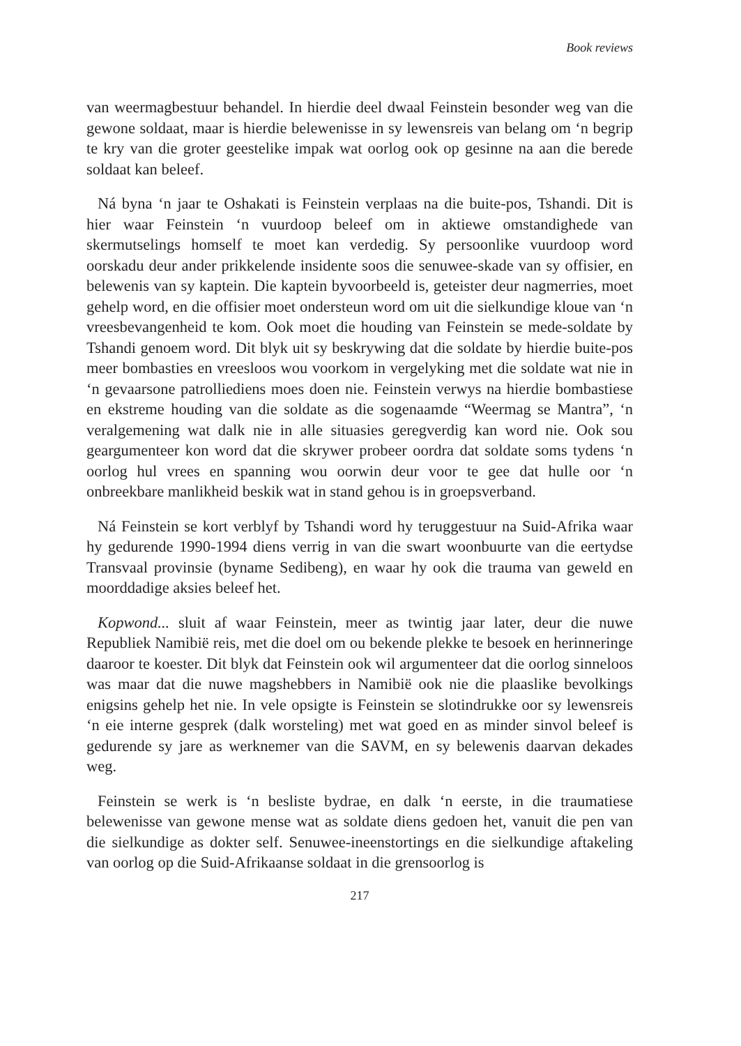Book reviews
van weermagbestuur behandel. In hierdie deel dwaal Feinstein besonder weg van die gewone soldaat, maar is hierdie belewenisse in sy lewensreis van belang om ‘n begrip te kry van die groter geestelike impak wat oorlog ook op gesinne na aan die berede soldaat kan beleef.
Ná byna ‘n jaar te Oshakati is Feinstein verplaas na die buite-pos, Tshandi. Dit is hier waar Feinstein ‘n vuurdoop beleef om in aktiewe omstandighede van skermutselings homself te moet kan verdedig. Sy persoonlike vuurdoop word oorskadu deur ander prikkelende insidente soos die senuwee-skade van sy offisier, en belewenis van sy kaptein. Die kaptein byvoorbeeld is, geteister deur nagmerries, moet gehelp word, en die offisier moet ondersteun word om uit die sielkundige kloue van ‘n vreesbevangenheid te kom. Ook moet die houding van Feinstein se mede-soldate by Tshandi genoem word. Dit blyk uit sy beskrywing dat die soldate by hierdie buite-pos meer bombasties en vreesloos wou voorkom in vergelyking met die soldate wat nie in ‘n gevaarsone patrolliediens moes doen nie. Feinstein verwys na hierdie bombastiese en ekstreme houding van die soldate as die sogenaamde “Weermag se Mantra”, ‘n veralgemening wat dalk nie in alle situasies geregverdig kan word nie. Ook sou geargumenteer kon word dat die skrywer probeer oordra dat soldate soms tydens ‘n oorlog hul vrees en spanning wou oorwin deur voor te gee dat hulle oor ‘n onbreekbare manlikheid beskik wat in stand gehou is in groepsverband.
Ná Feinstein se kort verblyf by Tshandi word hy teruggestuur na Suid-Afrika waar hy gedurende 1990-1994 diens verrig in van die swart woonbuurte van die eertydse Transvaal provinsie (byname Sedibeng), en waar hy ook die trauma van geweld en moorddadige aksies beleef het.
Kopwond... sluit af waar Feinstein, meer as twintig jaar later, deur die nuwe Republiek Namibië reis, met die doel om ou bekende plekke te besoek en herinneringe daaroor te koester. Dit blyk dat Feinstein ook wil argumenteer dat die oorlog sinneloos was maar dat die nuwe magshebbers in Namibië ook nie die plaaslike bevolkings enigsins gehelp het nie. In vele opsigte is Feinstein se slotindrukke oor sy lewensreis ‘n eie interne gesprek (dalk worsteling) met wat goed en as minder sinvol beleef is gedurende sy jare as werknemer van die SAVM, en sy belewenis daarvan dekades weg.
Feinstein se werk is ‘n besliste bydrae, en dalk ‘n eerste, in die traumatiese belewenisse van gewone mense wat as soldate diens gedoen het, vanuit die pen van die sielkundige as dokter self. Senuwee-ineenstortings en die sielkundige aftakeling van oorlog op die Suid-Afrikaanse soldaat in die grensoorlog is
217